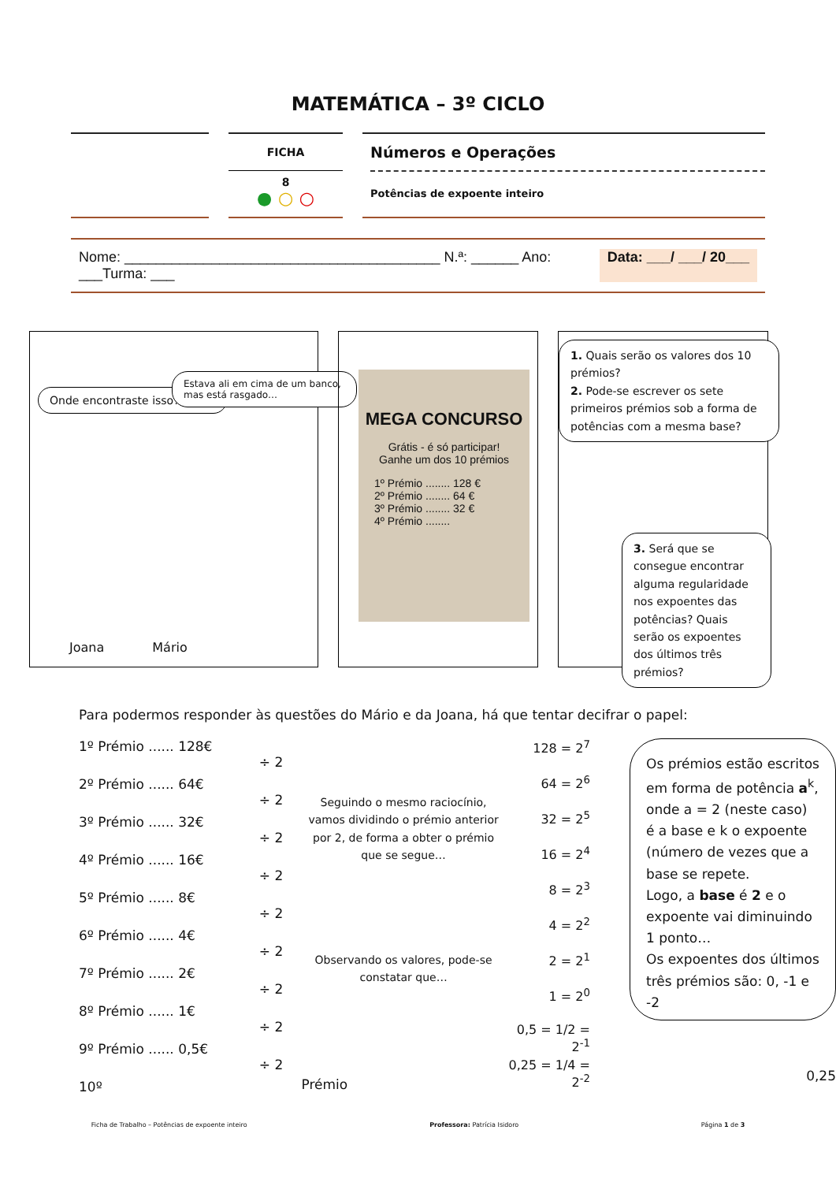MATEMÁTICA – 3º CICLO
FICHA
8
● ○ ○
Números e Operações
Potências de expoente inteiro
Nome: ________________________________________ N.ª: ______ Ano: ___Turma: ___ Data: ___/ ___/ 20___
Onde encontraste isso?
Estava ali em cima de um banco, mas está rasgado…
Joana Mário
MEGA CONCURSO
Grátis - é só participar!
Ganhe um dos 10 prémios
1º Prémio ........ 128 €
2º Prémio ........ 64 €
3º Prémio ........ 32 €
4º Prémio ........
1. Quais serão os valores dos 10 prémios?
2. Pode-se escrever os sete primeiros prémios sob a forma de potências com a mesma base?
3. Será que se consegue encontrar alguma regularidade nos expoentes das potências? Quais serão os expoentes dos últimos três prémios?
Para podermos responder às questões do Mário e da Joana, há que tentar decifrar o papel:
1º Prémio ...... 128€
2º Prémio ...... 64€
3º Prémio ...... 32€
4º Prémio ...... 16€
5º Prémio ...... 8€
6º Prémio ...... 4€
7º Prémio ...... 2€
8º Prémio ...... 1€
9º Prémio ...... 0,5€
10º
÷ 2
÷ 2
÷ 2
÷ 2
÷ 2
÷ 2
÷ 2
÷ 2
÷ 2
Seguindo o mesmo raciocínio, vamos dividindo o prémio anterior por 2, de forma a obter o prémio que se segue…
Observando os valores, pode-se constatar que…
Prémio
128 = 2<sup>7</sup>
64 = 2<sup>6</sup>
32 = 2<sup>5</sup>
16 = 2<sup>4</sup>
8 = 2<sup>3</sup>
4 = 2<sup>2</sup>
2 = 2<sup>1</sup>
1 = 2<sup>0</sup>
0,5 = 1/2 = 2<sup>-1</sup>
0,25 = 1/4 = 2<sup>-2</sup>
Os prémios estão escritos em forma de potência a<sup>k</sup>, onde a = 2 (neste caso) é a base e k o expoente (número de vezes que a base se repete.
Logo, a base é 2 e o expoente vai diminuindo 1 ponto…
Os expoentes dos últimos três prémios são: 0, -1 e -2
0,25
Ficha de Trabalho – Potências de expoente inteiro Professora: Patrícia Isidoro Página 1 de 3